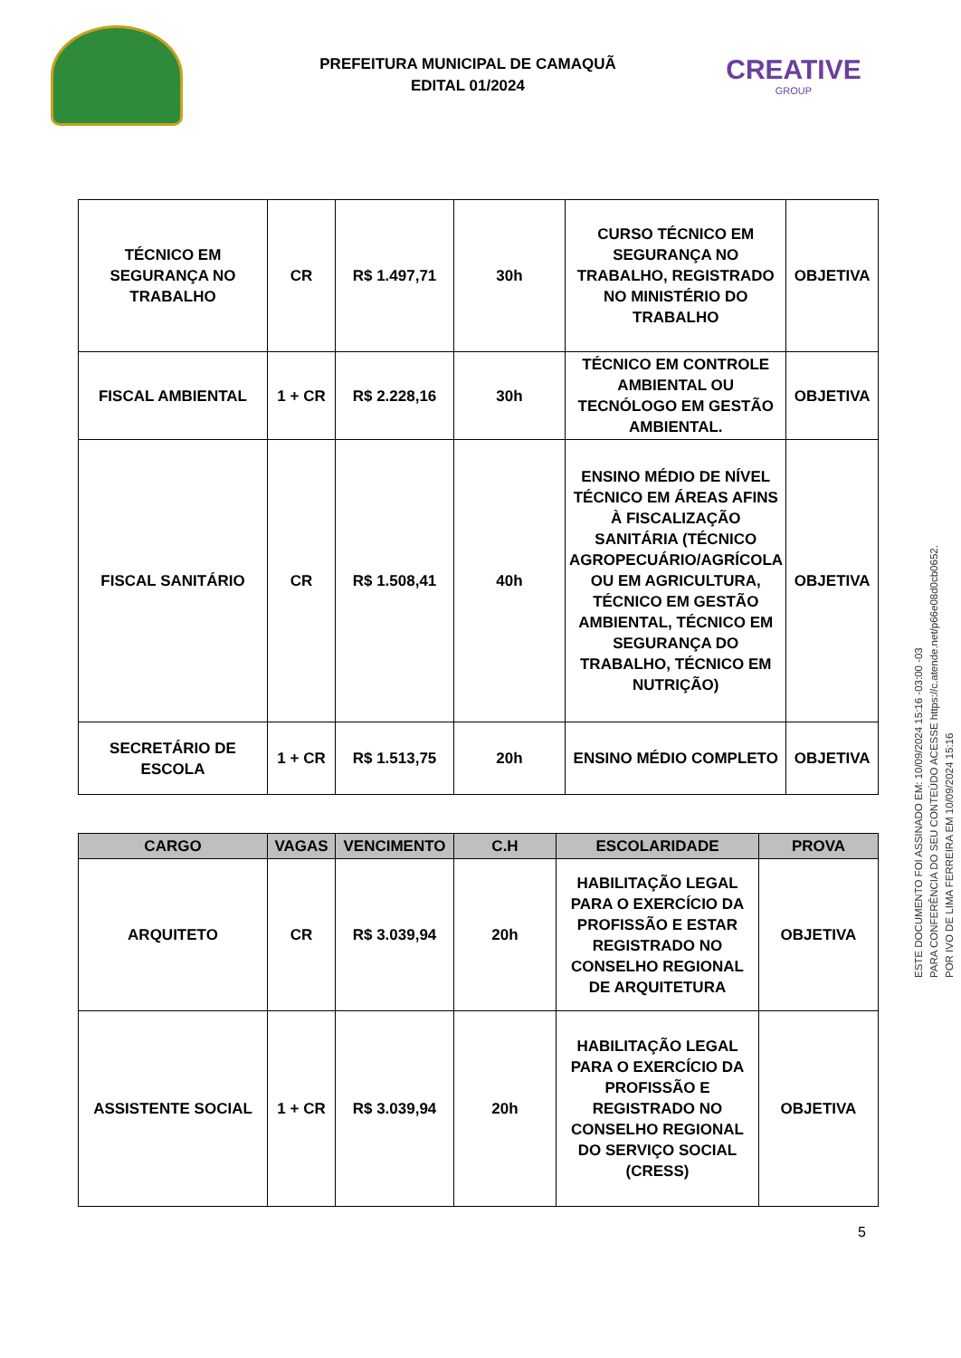PREFEITURA MUNICIPAL DE CAMAQUÃ
EDITAL 01/2024
CREATIVE
GROUP
| TÉCNICO EM SEGURANÇA NO TRABALHO | CR | R$ 1.497,71 | 30h | CURSO TÉCNICO EM SEGURANÇA NO TRABALHO, REGISTRADO NO MINISTÉRIO DO TRABALHO | OBJETIVA |
| FISCAL AMBIENTAL | 1 + CR | R$ 2.228,16 | 30h | TÉCNICO EM CONTROLE AMBIENTAL OU TECNÓLOGO EM GESTÃO AMBIENTAL. | OBJETIVA |
| FISCAL SANITÁRIO | CR | R$ 1.508,41 | 40h | ENSINO MÉDIO DE NÍVEL TÉCNICO EM ÁREAS AFINS À FISCALIZAÇÃO SANITÁRIA (TÉCNICO AGROPECUÁRIO/AGRÍCOLA OU EM AGRICULTURA, TÉCNICO EM GESTÃO AMBIENTAL, TÉCNICO EM SEGURANÇA DO TRABALHO, TÉCNICO EM NUTRIÇÃO) | OBJETIVA |
| SECRETÁRIO DE ESCOLA | 1 + CR | R$ 1.513,75 | 20h | ENSINO MÉDIO COMPLETO | OBJETIVA |
| CARGO | VAGAS | VENCIMENTO | C.H | ESCOLARIDADE | PROVA |
| --- | --- | --- | --- | --- | --- |
| ARQUITETO | CR | R$ 3.039,94 | 20h | HABILITAÇÃO LEGAL PARA O EXERCÍCIO DA PROFISSÃO E ESTAR REGISTRADO NO CONSELHO REGIONAL DE ARQUITETURA | OBJETIVA |
| ASSISTENTE SOCIAL | 1 + CR | R$ 3.039,94 | 20h | HABILITAÇÃO LEGAL PARA O EXERCÍCIO DA PROFISSÃO E REGISTRADO NO CONSELHO REGIONAL DO SERVIÇO SOCIAL (CRESS) | OBJETIVA |
5
ESTE DOCUMENTO FOI ASSINADO EM: 10/09/2024 15:16 -03:00 -03
PARA CONFERÊNCIA DO SEU CONTEÚDO ACESSE https://c.atende.net/p66e08d0cb0652.
POR IVO DE LIMA FERREIRA EM 10/09/2024 15:16